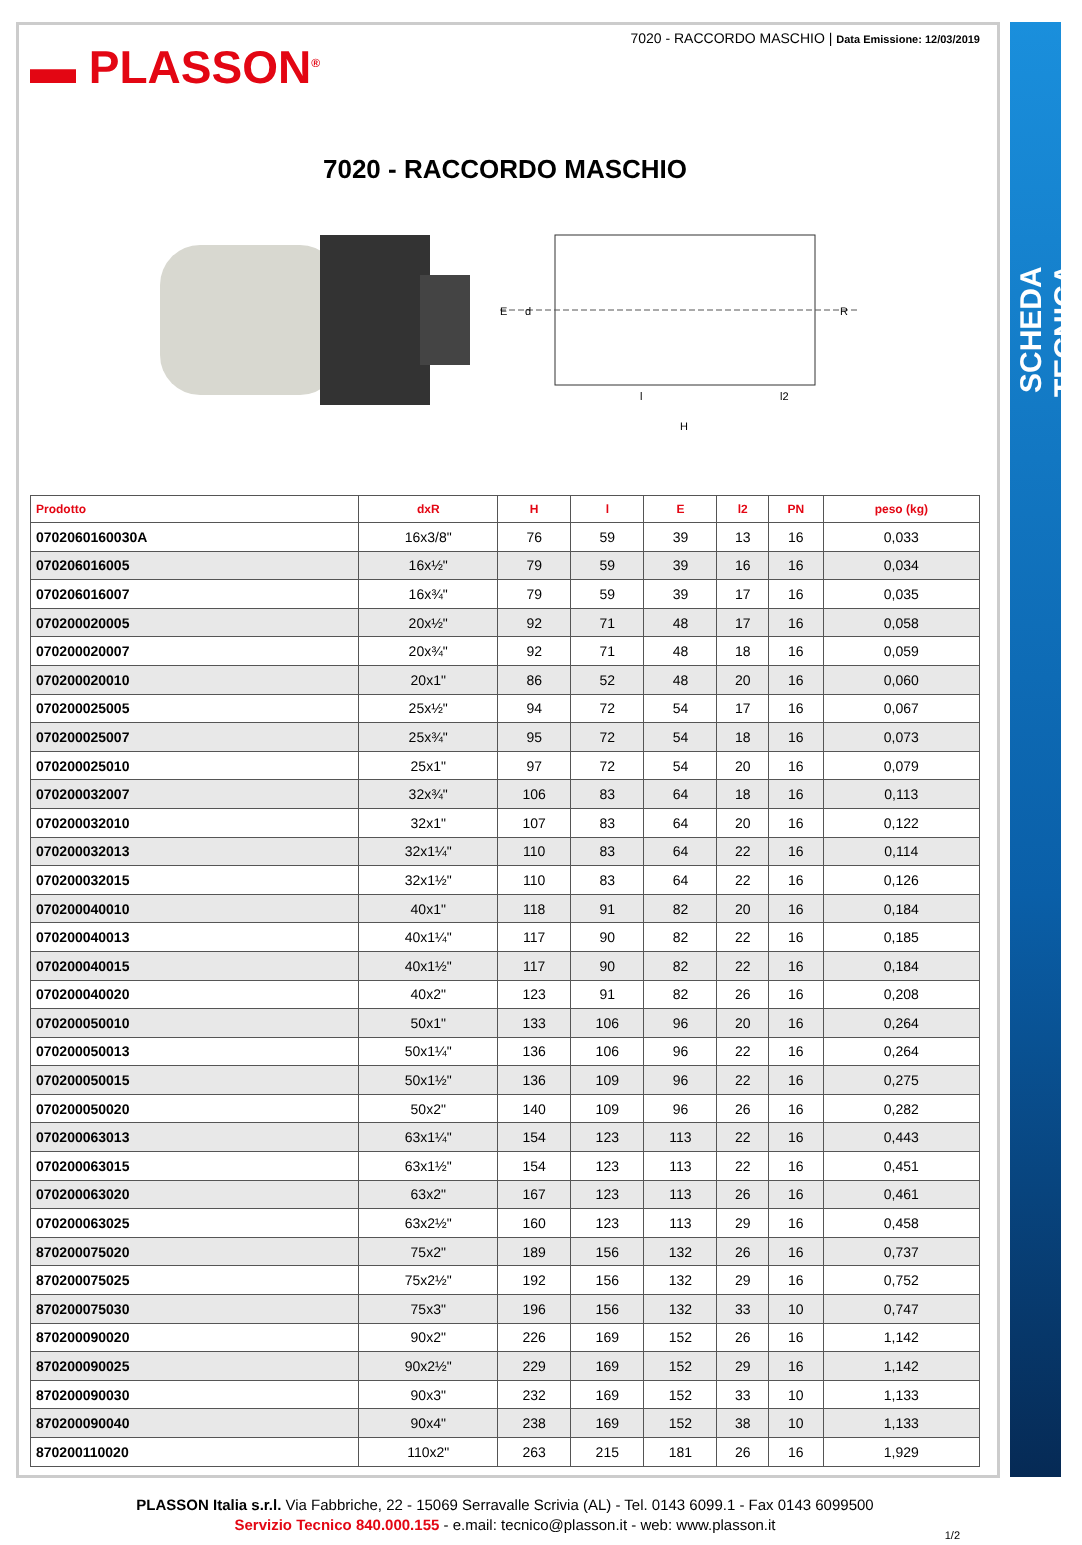SCHEDA TECNICA
▬ PLASSON<sup>®</sup>
7020 - RACCORDO MASCHIO | Data Emissione: 12/03/2019
7020 - RACCORDO MASCHIO
E
d
R
l
l2
H
| Prodotto | dxR | H | l | E | l2 | PN | peso (kg) |
| --- | --- | --- | --- | --- | --- | --- | --- |
| 0702060160030A | 16x3/8" | 76 | 59 | 39 | 13 | 16 | 0,033 |
| 070206016005 | 16x½" | 79 | 59 | 39 | 16 | 16 | 0,034 |
| 070206016007 | 16x¾" | 79 | 59 | 39 | 17 | 16 | 0,035 |
| 070200020005 | 20x½" | 92 | 71 | 48 | 17 | 16 | 0,058 |
| 070200020007 | 20x¾" | 92 | 71 | 48 | 18 | 16 | 0,059 |
| 070200020010 | 20x1" | 86 | 52 | 48 | 20 | 16 | 0,060 |
| 070200025005 | 25x½" | 94 | 72 | 54 | 17 | 16 | 0,067 |
| 070200025007 | 25x¾" | 95 | 72 | 54 | 18 | 16 | 0,073 |
| 070200025010 | 25x1" | 97 | 72 | 54 | 20 | 16 | 0,079 |
| 070200032007 | 32x¾" | 106 | 83 | 64 | 18 | 16 | 0,113 |
| 070200032010 | 32x1" | 107 | 83 | 64 | 20 | 16 | 0,122 |
| 070200032013 | 32x1¼" | 110 | 83 | 64 | 22 | 16 | 0,114 |
| 070200032015 | 32x1½" | 110 | 83 | 64 | 22 | 16 | 0,126 |
| 070200040010 | 40x1" | 118 | 91 | 82 | 20 | 16 | 0,184 |
| 070200040013 | 40x1¼" | 117 | 90 | 82 | 22 | 16 | 0,185 |
| 070200040015 | 40x1½" | 117 | 90 | 82 | 22 | 16 | 0,184 |
| 070200040020 | 40x2" | 123 | 91 | 82 | 26 | 16 | 0,208 |
| 070200050010 | 50x1" | 133 | 106 | 96 | 20 | 16 | 0,264 |
| 070200050013 | 50x1¼" | 136 | 106 | 96 | 22 | 16 | 0,264 |
| 070200050015 | 50x1½" | 136 | 109 | 96 | 22 | 16 | 0,275 |
| 070200050020 | 50x2" | 140 | 109 | 96 | 26 | 16 | 0,282 |
| 070200063013 | 63x1¼" | 154 | 123 | 113 | 22 | 16 | 0,443 |
| 070200063015 | 63x1½" | 154 | 123 | 113 | 22 | 16 | 0,451 |
| 070200063020 | 63x2" | 167 | 123 | 113 | 26 | 16 | 0,461 |
| 070200063025 | 63x2½" | 160 | 123 | 113 | 29 | 16 | 0,458 |
| 870200075020 | 75x2" | 189 | 156 | 132 | 26 | 16 | 0,737 |
| 870200075025 | 75x2½" | 192 | 156 | 132 | 29 | 16 | 0,752 |
| 870200075030 | 75x3" | 196 | 156 | 132 | 33 | 10 | 0,747 |
| 870200090020 | 90x2" | 226 | 169 | 152 | 26 | 16 | 1,142 |
| 870200090025 | 90x2½" | 229 | 169 | 152 | 29 | 16 | 1,142 |
| 870200090030 | 90x3" | 232 | 169 | 152 | 33 | 10 | 1,133 |
| 870200090040 | 90x4" | 238 | 169 | 152 | 38 | 10 | 1,133 |
| 870200110020 | 110x2" | 263 | 215 | 181 | 26 | 16 | 1,929 |
PLASSON Italia s.r.l. Via Fabbriche, 22 - 15069 Serravalle Scrivia (AL) - Tel. 0143 6099.1 - Fax 0143 6099500
Servizio Tecnico 840.000.155 - e.mail: tecnico@plasson.it - web: www.plasson.it
1/2